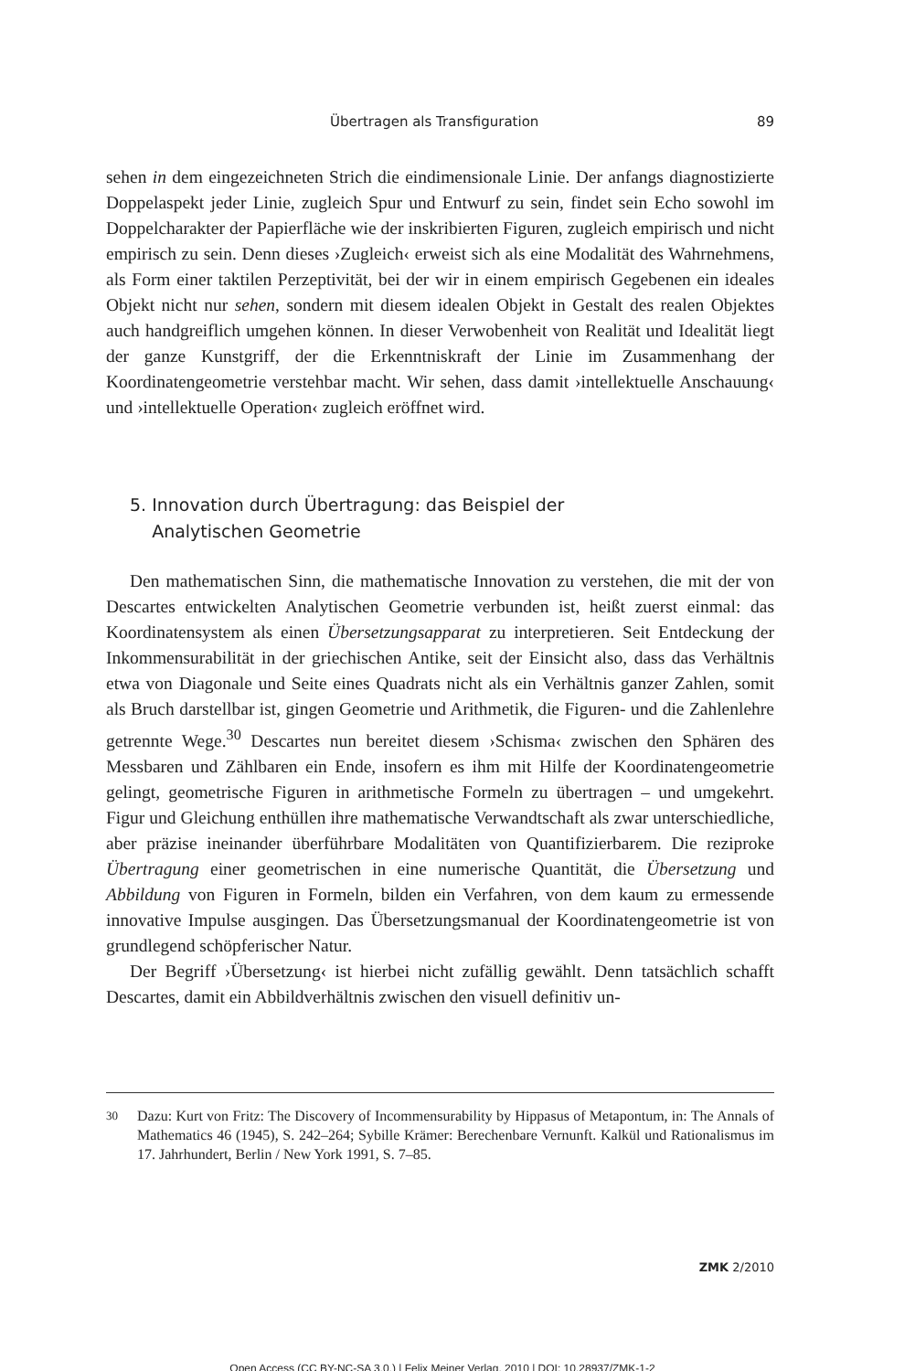Übertragen als Transfiguration 89
sehen in dem eingezeichneten Strich die eindimensionale Linie. Der anfangs diagnostizierte Doppelaspekt jeder Linie, zugleich Spur und Entwurf zu sein, findet sein Echo sowohl im Doppelcharakter der Papierfläche wie der inskribierten Figuren, zugleich empirisch und nicht empirisch zu sein. Denn dieses ›Zugleich‹ erweist sich als eine Modalität des Wahrnehmens, als Form einer taktilen Perzeptivität, bei der wir in einem empirisch Gegebenen ein ideales Objekt nicht nur sehen, sondern mit diesem idealen Objekt in Gestalt des realen Objektes auch handgreiflich umgehen können. In dieser Verwobenheit von Realität und Idealität liegt der ganze Kunstgriff, der die Erkenntniskraft der Linie im Zusammenhang der Koordinatengeometrie verstehbar macht. Wir sehen, dass damit ›intellektuelle Anschauung‹ und ›intellektuelle Operation‹ zugleich eröffnet wird.
5. Innovation durch Übertragung: das Beispiel der
Analytischen Geometrie
Den mathematischen Sinn, die mathematische Innovation zu verstehen, die mit der von Descartes entwickelten Analytischen Geometrie verbunden ist, heißt zuerst einmal: das Koordinatensystem als einen Übersetzungsapparat zu interpretieren. Seit Entdeckung der Inkommensurabilität in der griechischen Antike, seit der Einsicht also, dass das Verhältnis etwa von Diagonale und Seite eines Quadrats nicht als ein Verhältnis ganzer Zahlen, somit als Bruch darstellbar ist, gingen Geometrie und Arithmetik, die Figuren- und die Zahlenlehre getrennte Wege.<sup>30</sup> Descartes nun bereitet diesem ›Schisma‹ zwischen den Sphären des Messbaren und Zählbaren ein Ende, insofern es ihm mit Hilfe der Koordinatengeometrie gelingt, geometrische Figuren in arithmetische Formeln zu übertragen – und umgekehrt. Figur und Gleichung enthüllen ihre mathematische Verwandtschaft als zwar unterschiedliche, aber präzise ineinander überführbare Modalitäten von Quantifizierbarem. Die reziproke Übertragung einer geometrischen in eine numerische Quantität, die Übersetzung und Abbildung von Figuren in Formeln, bilden ein Verfahren, von dem kaum zu ermessende innovative Impulse ausgingen. Das Übersetzungsmanual der Koordinatengeometrie ist von grundlegend schöpferischer Natur.
Der Begriff ›Übersetzung‹ ist hierbei nicht zufällig gewählt. Denn tatsächlich schafft Descartes, damit ein Abbildverhältnis zwischen den visuell definitiv un-
30
Dazu: Kurt von Fritz: The Discovery of Incommensurability by Hippasus of Metapontum, in: The Annals of Mathematics 46 (1945), S. 242–264; Sybille Krämer: Berechenbare Vernunft. Kalkül und Rationalismus im 17. Jahrhundert, Berlin / New York 1991, S. 7–85.
ZMK 2/2010
Open Access (CC BY-NC-SA 3.0.) | Felix Meiner Verlag, 2010 | DOI: 10.28937/ZMK-1-2